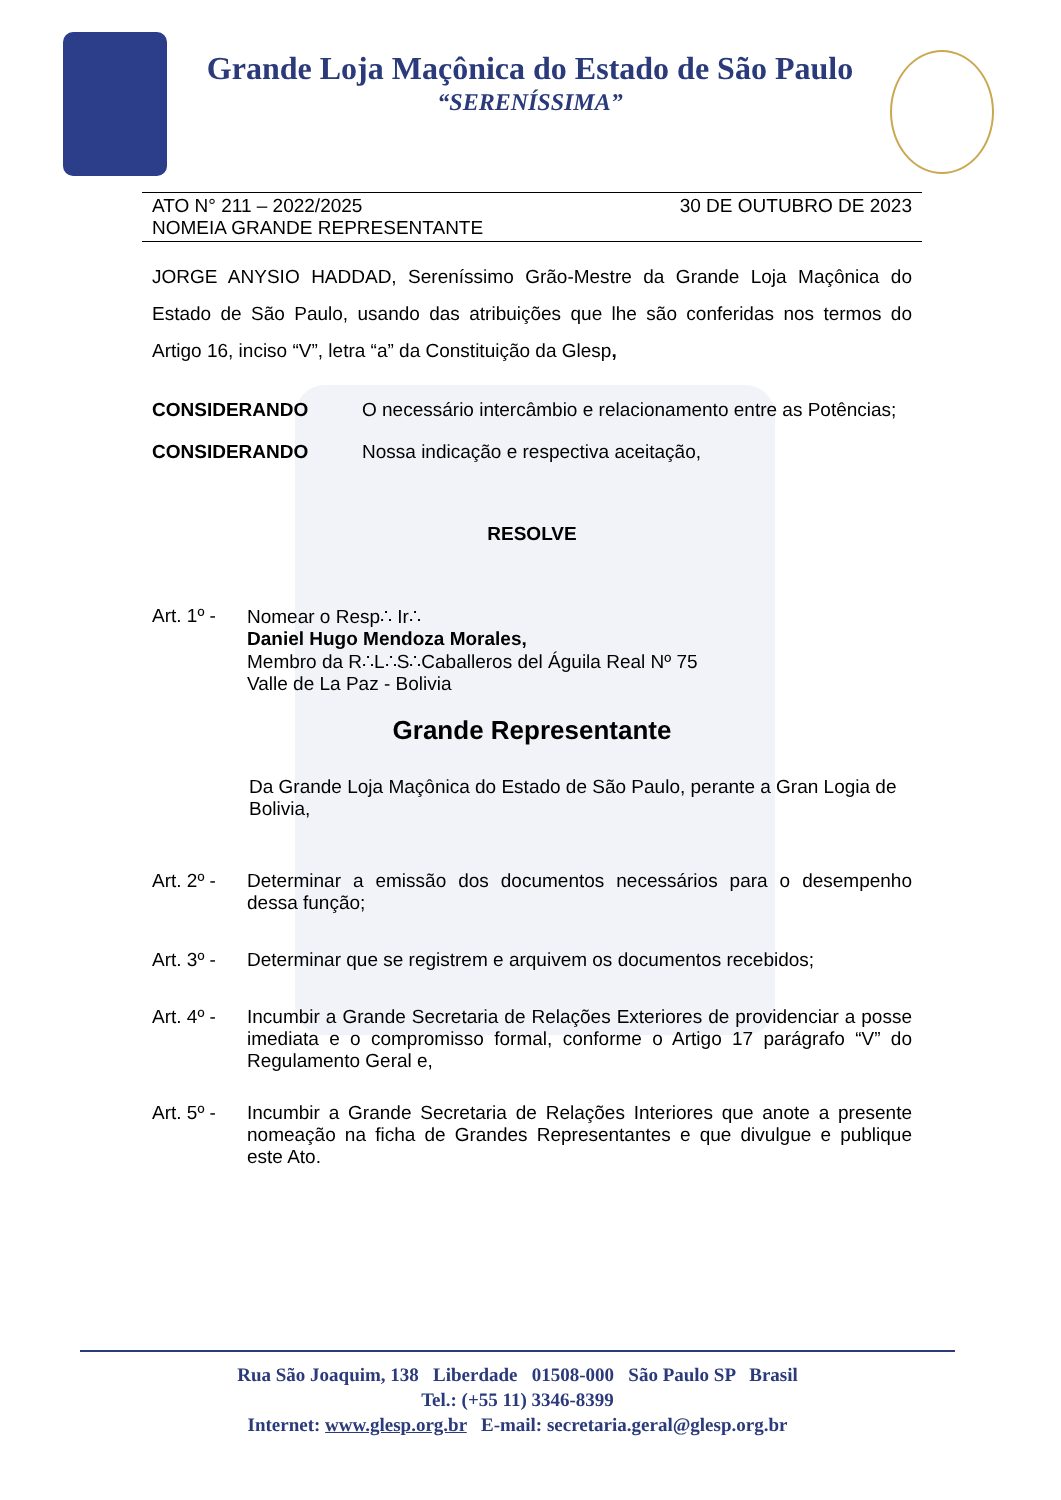Grande Loja Maçônica do Estado de São Paulo
“SERENÍSSIMA”
ATO N° 211 – 2022/2025
NOMEIA GRANDE REPRESENTANTE
30 DE OUTUBRO DE 2023
JORGE ANYSIO HADDAD, Sereníssimo Grão-Mestre da Grande Loja Maçônica do Estado de São Paulo, usando das atribuições que lhe são conferidas nos termos do Artigo 16, inciso “V”, letra “a” da Constituição da Glesp,
CONSIDERANDO O necessário intercâmbio e relacionamento entre as Potências;
CONSIDERANDO Nossa indicação e respectiva aceitação,
RESOLVE
Art. 1º -
Nomear o Resp∴ Ir∴
Daniel Hugo Mendoza Morales,
Membro da R∴L∴S∴Caballeros del Águila Real Nº 75
Valle de La Paz - Bolivia
Grande Representante
Da Grande Loja Maçônica do Estado de São Paulo, perante a Gran Logia de Bolivia,
Art. 2º -
Determinar a emissão dos documentos necessários para o desempenho dessa função;
Art. 3º -
Determinar que se registrem e arquivem os documentos recebidos;
Art. 4º -
Incumbir a Grande Secretaria de Relações Exteriores de providenciar a posse imediata e o compromisso formal, conforme o Artigo 17 parágrafo “V” do Regulamento Geral e,
Art. 5º -
Incumbir a Grande Secretaria de Relações Interiores que anote a presente nomeação na ficha de Grandes Representantes e que divulgue e publique este Ato.
Rua São Joaquim, 138 Liberdade 01508-000 São Paulo SP Brasil
Tel.: (+55 11) 3346-8399
Internet: www.glesp.org.br E-mail: secretaria.geral@glesp.org.br